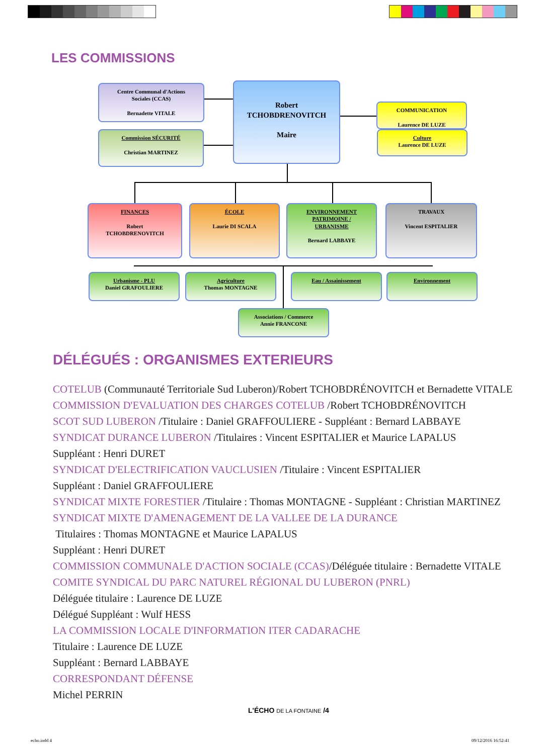LES COMMISSIONS
Centre Communal d'Actions
Sociales (CCAS)
Bernadette VITALE
Commission SÉCURITÉ
Christian MARTINEZ
Robert
TCHOBDRENOVITCH
Maire
COMMUNICATION
Laurence DE LUZE
Culture
Laurence DE LUZE
FINANCES
Robert
TCHOBDRENOVITCH
ÉCOLE
Laurie DI SCALA
ENVIRONNEMENT
PATRIMOINE /
URBANISME
Bernard LABBAYE
TRAVAUX
Vincent ESPITALIER
Urbanisme - PLU
Daniel GRAFOULIERE
Agriculture
Thomas MONTAGNE
Eau / Assainissement Environnement
Associations / Commerce
Annie FRANCONE
DÉLÉGUÉS : ORGANISMES EXTERIEURS
COTELUB (Communauté Territoriale Sud Luberon)/Robert TCHOBDRÉNOVITCH et Bernadette VITALE
COMMISSION D'EVALUATION DES CHARGES COTELUB /Robert TCHOBDRÉNOVITCH
SCOT SUD LUBERON /Titulaire : Daniel GRAFFOULIERE - Suppléant : Bernard LABBAYE
SYNDICAT DURANCE LUBERON /Titulaires : Vincent ESPITALIER et Maurice LAPALUS
Suppléant : Henri DURET
SYNDICAT D'ELECTRIFICATION VAUCLUSIEN /Titulaire : Vincent ESPITALIER
Suppléant : Daniel GRAFFOULIERE
SYNDICAT MIXTE FORESTIER /Titulaire : Thomas MONTAGNE - Suppléant : Christian MARTINEZ
SYNDICAT MIXTE D'AMENAGEMENT DE LA VALLEE DE LA DURANCE
Titulaires : Thomas MONTAGNE et Maurice LAPALUS
Suppléant : Henri DURET
COMMISSION COMMUNALE D'ACTION SOCIALE (CCAS)/Déléguée titulaire : Bernadette VITALE
COMITE SYNDICAL DU PARC NATUREL RÉGIONAL DU LUBERON (PNRL)
Déléguée titulaire : Laurence DE LUZE
Délégué Suppléant : Wulf HESS
LA COMMISSION LOCALE D'INFORMATION ITER CADARACHE
Titulaire : Laurence DE LUZE
Suppléant : Bernard LABBAYE
CORRESPONDANT DÉFENSE
Michel PERRIN
L'ÉCHO DE LA FONTAINE /4
echo.indd 4 09/12/2016 16:52:41